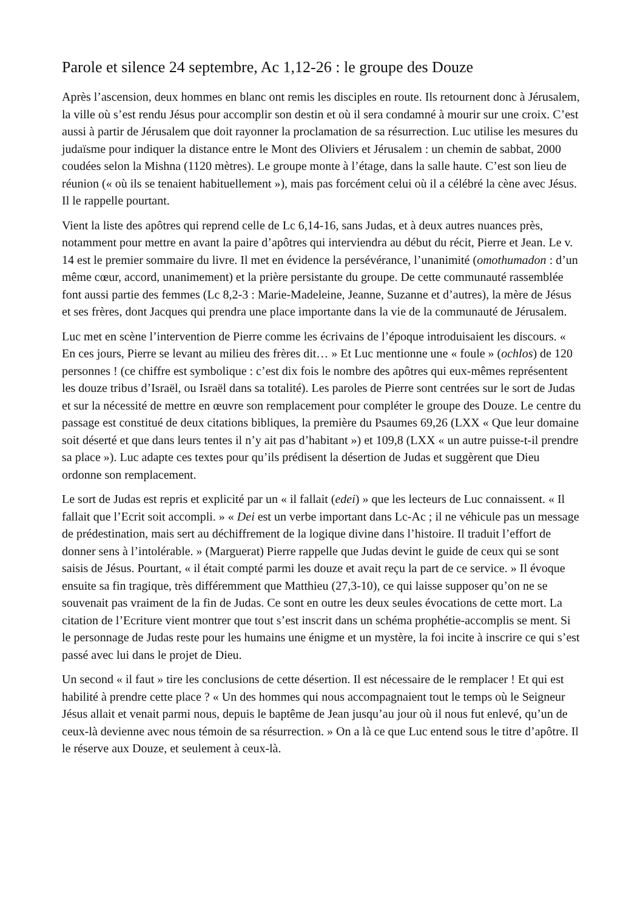Parole et silence 24 septembre, Ac 1,12-26 : le groupe des Douze
Après l’ascension, deux hommes en blanc ont remis les disciples en route. Ils retournent donc à Jérusalem, la ville où s’est rendu Jésus pour accomplir son destin et où il sera condamné à mourir sur une croix. C’est aussi à partir de Jérusalem que doit rayonner la proclamation de sa résurrection. Luc utilise les mesures du judaïsme pour indiquer la distance entre le Mont des Oliviers et Jérusalem : un chemin de sabbat, 2000 coudées selon la Mishna (1120 mètres). Le groupe monte à l’étage, dans la salle haute. C’est son lieu de réunion (« où ils se tenaient habituellement »), mais pas forcément celui où il a célébré la cène avec Jésus. Il le rappelle pourtant.
Vient la liste des apôtres qui reprend celle de Lc 6,14-16, sans Judas, et à deux autres nuances près, notamment pour mettre en avant la paire d’apôtres qui interviendra au début du récit, Pierre et Jean. Le v. 14 est le premier sommaire du livre. Il met en évidence la persévérance, l’unanimité (omothumadon : d’un même cœur, accord, unanimement) et la prière persistante du groupe. De cette communauté rassemblée font aussi partie des femmes (Lc 8,2-3 : Marie-Madeleine, Jeanne, Suzanne et d’autres), la mère de Jésus et ses frères, dont Jacques qui prendra une place importante dans la vie de la communauté de Jérusalem.
Luc met en scène l’intervention de Pierre comme les écrivains de l’époque introduisaient les discours. « En ces jours, Pierre se levant au milieu des frères dit… » Et Luc mentionne une « foule » (ochlos) de 120 personnes ! (ce chiffre est symbolique : c’est dix fois le nombre des apôtres qui eux-mêmes représentent les douze tribus d’Israël, ou Israël dans sa totalité). Les paroles de Pierre sont centrées sur le sort de Judas et sur la nécessité de mettre en œuvre son remplacement pour compléter le groupe des Douze. Le centre du passage est constitué de deux citations bibliques, la première du Psaumes 69,26 (LXX « Que leur domaine soit déserté et que dans leurs tentes il n’y ait pas d’habitant ») et 109,8 (LXX « un autre puisse-t-il prendre sa place »). Luc adapte ces textes pour qu’ils prédisent la désertion de Judas et suggèrent que Dieu ordonne son remplacement.
Le sort de Judas est repris et explicité par un « il fallait (edei) » que les lecteurs de Luc connaissent. « Il fallait que l’Ecrit soit accompli. » « Dei est un verbe important dans Lc-Ac ; il ne véhicule pas un message de prédestination, mais sert au déchiffrement de la logique divine dans l’histoire. Il traduit l’effort de donner sens à l’intolérable. » (Marguerat) Pierre rappelle que Judas devint le guide de ceux qui se sont saisis de Jésus. Pourtant, « il était compté parmi les douze et avait reçu la part de ce service. » Il évoque ensuite sa fin tragique, très différemment que Matthieu (27,3-10), ce qui laisse supposer qu’on ne se souvenait pas vraiment de la fin de Judas. Ce sont en outre les deux seules évocations de cette mort. La citation de l’Ecriture vient montrer que tout s’est inscrit dans un schéma prophétie-accomplis se ment. Si le personnage de Judas reste pour les humains une énigme et un mystère, la foi incite à inscrire ce qui s’est passé avec lui dans le projet de Dieu.
Un second « il faut » tire les conclusions de cette désertion. Il est nécessaire de le remplacer ! Et qui est habilité à prendre cette place ? « Un des hommes qui nous accompagnaient tout le temps où le Seigneur Jésus allait et venait parmi nous, depuis le baptême de Jean jusqu’au jour où il nous fut enlevé, qu’un de ceux-là devienne avec nous témoin de sa résurrection. » On a là ce que Luc entend sous le titre d’apôtre. Il le réserve aux Douze, et seulement à ceux-là.